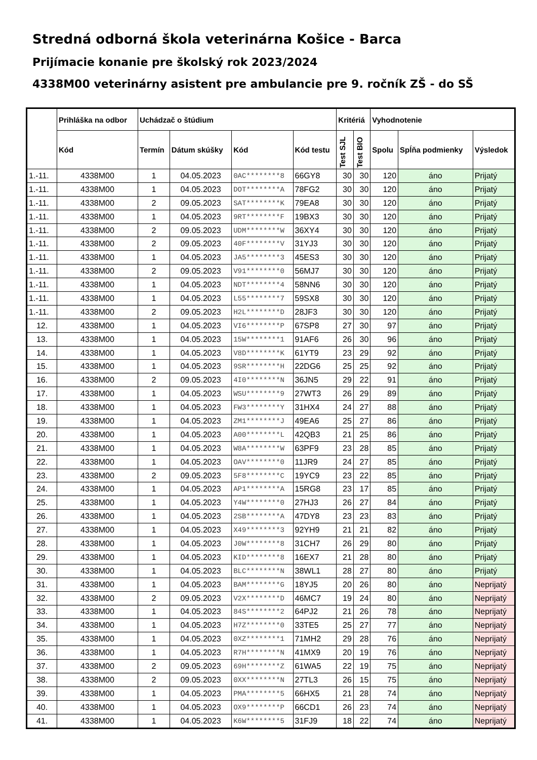Stredná odborná škola veterinárna Košice - Barca
Prijímacie konanie pre školský rok 2023/2024
4338M00 veterinárny asistent pre ambulancie pre 9. ročník ZŠ - do SŠ
| | Prihláška na odbor | Uchádzač o štúdium | | | | Kritériá | | Vyhodnotenie | | |
| --- | --- | --- | --- | --- | --- | --- | --- | --- | --- | --- |
| | Kód | Termín | Dátum skúšky | Kód | Kód testu | Test SJL | Test BIO | Spolu | Spĺňa podmienky | Výsledok |
| 1.-11. | 4338M00 | 1 | 04.05.2023 | 0AC********8 | 66GY8 | 30 | 30 | 120 | áno | Prijatý |
| 1.-11. | 4338M00 | 1 | 04.05.2023 | DOT********A | 78FG2 | 30 | 30 | 120 | áno | Prijatý |
| 1.-11. | 4338M00 | 2 | 09.05.2023 | SAT********K | 79EA8 | 30 | 30 | 120 | áno | Prijatý |
| 1.-11. | 4338M00 | 1 | 04.05.2023 | 9RT********F | 19BX3 | 30 | 30 | 120 | áno | Prijatý |
| 1.-11. | 4338M00 | 2 | 09.05.2023 | UDM********W | 36XY4 | 30 | 30 | 120 | áno | Prijatý |
| 1.-11. | 4338M00 | 2 | 09.05.2023 | 40F********V | 31YJ3 | 30 | 30 | 120 | áno | Prijatý |
| 1.-11. | 4338M00 | 1 | 04.05.2023 | JA5********3 | 45ES3 | 30 | 30 | 120 | áno | Prijatý |
| 1.-11. | 4338M00 | 2 | 09.05.2023 | V91********0 | 56MJ7 | 30 | 30 | 120 | áno | Prijatý |
| 1.-11. | 4338M00 | 1 | 04.05.2023 | NDT********4 | 58NN6 | 30 | 30 | 120 | áno | Prijatý |
| 1.-11. | 4338M00 | 1 | 04.05.2023 | L55********7 | 59SX8 | 30 | 30 | 120 | áno | Prijatý |
| 1.-11. | 4338M00 | 2 | 09.05.2023 | H2L********D | 28JF3 | 30 | 30 | 120 | áno | Prijatý |
| 12. | 4338M00 | 1 | 04.05.2023 | VI6********P | 67SP8 | 27 | 30 | 97 | áno | Prijatý |
| 13. | 4338M00 | 1 | 04.05.2023 | 15W********1 | 91AF6 | 26 | 30 | 96 | áno | Prijatý |
| 14. | 4338M00 | 1 | 04.05.2023 | V8D********K | 61YT9 | 23 | 29 | 92 | áno | Prijatý |
| 15. | 4338M00 | 1 | 04.05.2023 | 9SR********H | 22DG6 | 25 | 25 | 92 | áno | Prijatý |
| 16. | 4338M00 | 2 | 09.05.2023 | 4I0********N | 36JN5 | 29 | 22 | 91 | áno | Prijatý |
| 17. | 4338M00 | 1 | 04.05.2023 | WSU********9 | 27WT3 | 26 | 29 | 89 | áno | Prijatý |
| 18. | 4338M00 | 1 | 04.05.2023 | FW3********Y | 31HX4 | 24 | 27 | 88 | áno | Prijatý |
| 19. | 4338M00 | 1 | 04.05.2023 | ZM1********J | 49EA6 | 25 | 27 | 86 | áno | Prijatý |
| 20. | 4338M00 | 1 | 04.05.2023 | A00********L | 42QB3 | 21 | 25 | 86 | áno | Prijatý |
| 21. | 4338M00 | 1 | 04.05.2023 | W8A********W | 63PF9 | 23 | 28 | 85 | áno | Prijatý |
| 22. | 4338M00 | 1 | 04.05.2023 | OAV********0 | 11JR9 | 24 | 27 | 85 | áno | Prijatý |
| 23. | 4338M00 | 2 | 09.05.2023 | 5F8********C | 19YC9 | 23 | 22 | 85 | áno | Prijatý |
| 24. | 4338M00 | 1 | 04.05.2023 | AP1********A | 15RG8 | 23 | 17 | 85 | áno | Prijatý |
| 25. | 4338M00 | 1 | 04.05.2023 | Y4W********0 | 27HJ3 | 26 | 27 | 84 | áno | Prijatý |
| 26. | 4338M00 | 1 | 04.05.2023 | 2SB********A | 47DY8 | 23 | 23 | 83 | áno | Prijatý |
| 27. | 4338M00 | 1 | 04.05.2023 | X49********3 | 92YH9 | 21 | 21 | 82 | áno | Prijatý |
| 28. | 4338M00 | 1 | 04.05.2023 | J0W********8 | 31CH7 | 26 | 29 | 80 | áno | Prijatý |
| 29. | 4338M00 | 1 | 04.05.2023 | KID********8 | 16EX7 | 21 | 28 | 80 | áno | Prijatý |
| 30. | 4338M00 | 1 | 04.05.2023 | BLC********N | 38WL1 | 28 | 27 | 80 | áno | Prijatý |
| 31. | 4338M00 | 1 | 04.05.2023 | BAM********G | 18YJ5 | 20 | 26 | 80 | áno | Neprijatý |
| 32. | 4338M00 | 2 | 09.05.2023 | V2X********D | 46MC7 | 19 | 24 | 80 | áno | Neprijatý |
| 33. | 4338M00 | 1 | 04.05.2023 | 84S********2 | 64PJ2 | 21 | 26 | 78 | áno | Neprijatý |
| 34. | 4338M00 | 1 | 04.05.2023 | H7Z********0 | 33TE5 | 25 | 27 | 77 | áno | Neprijatý |
| 35. | 4338M00 | 1 | 04.05.2023 | 0XZ********1 | 71MH2 | 29 | 28 | 76 | áno | Neprijatý |
| 36. | 4338M00 | 1 | 04.05.2023 | R7H********N | 41MX9 | 20 | 19 | 76 | áno | Neprijatý |
| 37. | 4338M00 | 2 | 09.05.2023 | 69H********Z | 61WA5 | 22 | 19 | 75 | áno | Neprijatý |
| 38. | 4338M00 | 2 | 09.05.2023 | 0XX********N | 27TL3 | 26 | 15 | 75 | áno | Neprijatý |
| 39. | 4338M00 | 1 | 04.05.2023 | PMA********5 | 66HX5 | 21 | 28 | 74 | áno | Neprijatý |
| 40. | 4338M00 | 1 | 04.05.2023 | OX9********P | 66CD1 | 26 | 23 | 74 | áno | Neprijatý |
| 41. | 4338M00 | 1 | 04.05.2023 | K6W********5 | 31FJ9 | 18 | 22 | 74 | áno | Neprijatý |